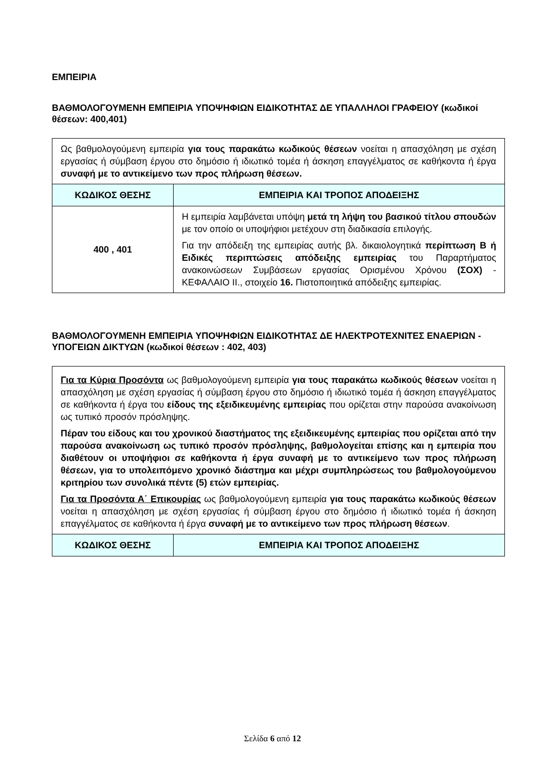ΕΜΠΕΙΡΙΑ
ΒΑΘΜΟΛΟΓΟΥΜΕΝΗ ΕΜΠΕΙΡΙΑ ΥΠΟΨΗΦΙΩΝ ΕΙΔΙΚΟΤΗΤΑΣ ΔΕ ΥΠΑΛΛΗΛΟΙ ΓΡΑΦΕΙΟΥ (κωδικοί θέσεων: 400,401)
| Ως βαθμολογούμενη εμπειρία για τους παρακάτω κωδικούς θέσεων νοείται η απασχόληση με σχέση εργασίας ή σύμβαση έργου στο δημόσιο ή ιδιωτικό τομέα ή άσκηση επαγγέλματος σε καθήκοντα ή έργα συναφή με το αντικείμενο των προς πλήρωση θέσεων. | |
| ΚΩΔΙΚΟΣ ΘΕΣΗΣ | ΕΜΠΕΙΡΙΑ ΚΑΙ ΤΡΟΠΟΣ ΑΠΟΔΕΙΞΗΣ |
| 400 , 401 | Η εμπειρία λαμβάνεται υπόψη μετά τη λήψη του βασικού τίτλου σπουδών με τον οποίο οι υποψήφιοι μετέχουν στη διαδικασία επιλογής. Για την απόδειξη της εμπειρίας αυτής βλ. δικαιολογητικά περίπτωση Β ή Ειδικές περιπτώσεις απόδειξης εμπειρίας του Παραρτήματος ανακοινώσεων Συμβάσεων εργασίας Ορισμένου Χρόνου (ΣΟΧ) - ΚΕΦΑΛΑΙΟ ΙΙ., στοιχείο 16. Πιστοποιητικά απόδειξης εμπειρίας. |
ΒΑΘΜΟΛΟΓΟΥΜΕΝΗ ΕΜΠΕΙΡΙΑ ΥΠΟΨΗΦΙΩΝ ΕΙΔΙΚΟΤΗΤΑΣ ΔΕ ΗΛΕΚΤΡΟΤΕΧΝΙΤΕΣ ΕΝΑΕΡΙΩΝ - ΥΠΟΓΕΙΩΝ ΔΙΚΤΥΩΝ (κωδικοί θέσεων : 402, 403)
| Για τα Κύρια Προσόντα ως βαθμολογούμενη εμπειρία για τους παρακάτω κωδικούς θέσεων νοείται η απασχόληση με σχέση εργασίας ή σύμβαση έργου στο δημόσιο ή ιδιωτικό τομέα ή άσκηση επαγγέλματος σε καθήκοντα ή έργα του είδους της εξειδικευμένης εμπειρίας που ορίζεται στην παρούσα ανακοίνωση ως τυπικό προσόν πρόσληψης. Πέραν του είδους και του χρονικού διαστήματος της εξειδικευμένης εμπειρίας που ορίζεται από την παρούσα ανακοίνωση ως τυπικό προσόν πρόσληψης, βαθμολογείται επίσης και η εμπειρία που διαθέτουν οι υποψήφιοι σε καθήκοντα ή έργα συναφή με το αντικείμενο των προς πλήρωση θέσεων, για το υπολειπόμενο χρονικό διάστημα και μέχρι συμπληρώσεως του βαθμολογούμενου κριτηρίου των συνολικά πέντε (5) ετών εμπειρίας. Για τα Προσόντα Α΄ Επικουρίας ως βαθμολογούμενη εμπειρία για τους παρακάτω κωδικούς θέσεων νοείται η απασχόληση με σχέση εργασίας ή σύμβαση έργου στο δημόσιο ή ιδιωτικό τομέα ή άσκηση επαγγέλματος σε καθήκοντα ή έργα συναφή με το αντικείμενο των προς πλήρωση θέσεων . | |
| ΚΩΔΙΚΟΣ ΘΕΣΗΣ | ΕΜΠΕΙΡΙΑ ΚΑΙ ΤΡΟΠΟΣ ΑΠΟΔΕΙΞΗΣ |
Σελίδα 6 από 12